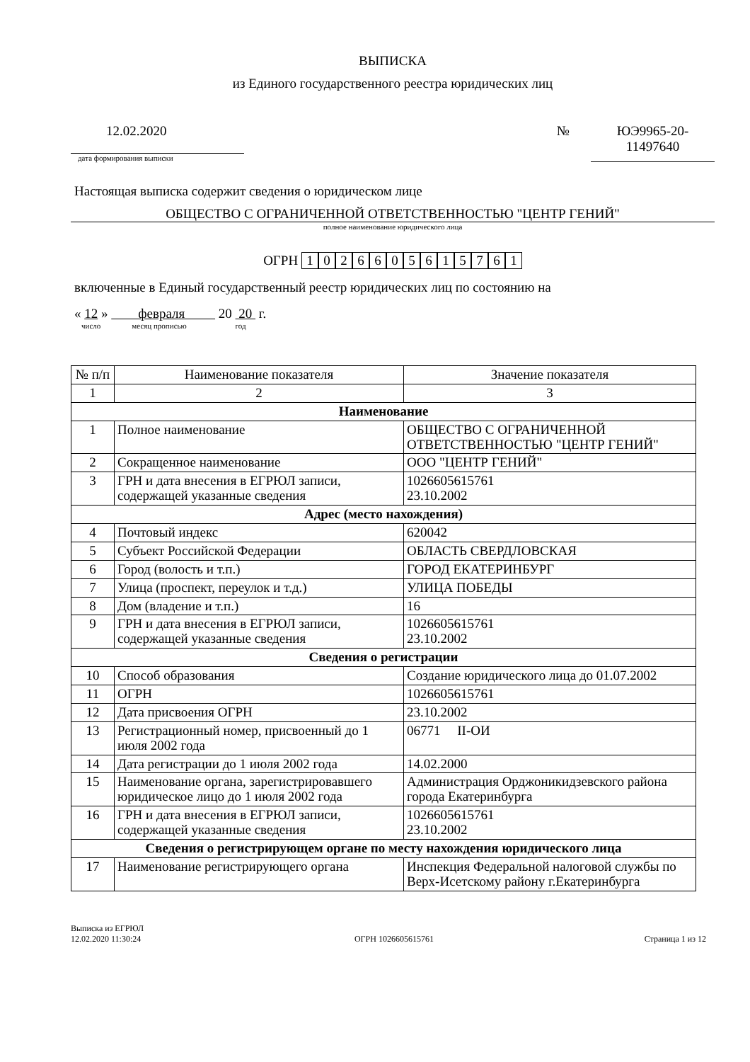ВЫПИСКА
из Единого государственного реестра юридических лиц
12.02.2020
дата формирования выписки
№ ЮЭ9965-20-
11497640
Настоящая выписка содержит сведения о юридическом лице
ОБЩЕСТВО С ОГРАНИЧЕННОЙ ОТВЕТСТВЕННОСТЬЮ "ЦЕНТР ГЕНИЙ"
полное наименование юридического лица
ОГРН 1026605615761
включенные в Единый государственный реестр юридических лиц по состоянию на
« 12 » февраля 20 20 г.
число месяц прописью год
| № п/п | Наименование показателя | Значение показателя |
| --- | --- | --- |
| 1 | 2 | 3 |
| Наименование | | |
| 1 | Полное наименование | ОБЩЕСТВО С ОГРАНИЧЕННОЙ ОТВЕТСТВЕННОСТЬЮ "ЦЕНТР ГЕНИЙ" |
| 2 | Сокращенное наименование | ООО "ЦЕНТР ГЕНИЙ" |
| 3 | ГРН и дата внесения в ЕГРЮЛ записи, содержащей указанные сведения | 1026605615761 23.10.2002 |
| Адрес (место нахождения) | | |
| 4 | Почтовый индекс | 620042 |
| 5 | Субъект Российской Федерации | ОБЛАСТЬ СВЕРДЛОВСКАЯ |
| 6 | Город (волость и т.п.) | ГОРОД ЕКАТЕРИНБУРГ |
| 7 | Улица (проспект, переулок и т.д.) | УЛИЦА ПОБЕДЫ |
| 8 | Дом (владение и т.п.) | 16 |
| 9 | ГРН и дата внесения в ЕГРЮЛ записи, содержащей указанные сведения | 1026605615761 23.10.2002 |
| Сведения о регистрации | | |
| 10 | Способ образования | Создание юридического лица до 01.07.2002 |
| 11 | ОГРН | 1026605615761 |
| 12 | Дата присвоения ОГРН | 23.10.2002 |
| 13 | Регистрационный номер, присвоенный до 1 июля 2002 года | 06771 II-ОИ |
| 14 | Дата регистрации до 1 июля 2002 года | 14.02.2000 |
| 15 | Наименование органа, зарегистрировавшего юридическое лицо до 1 июля 2002 года | Администрация Орджоникидзевского района города Екатеринбурга |
| 16 | ГРН и дата внесения в ЕГРЮЛ записи, содержащей указанные сведения | 1026605615761 23.10.2002 |
| Сведения о регистрирующем органе по месту нахождения юридического лица | | |
| 17 | Наименование регистрирующего органа | Инспекция Федеральной налоговой службы по Верх-Исетскому району г.Екатеринбурга |
Выписка из ЕГРЮЛ
12.02.2020 11:30:24
ОГРН 1026605615761
Страница 1 из 12